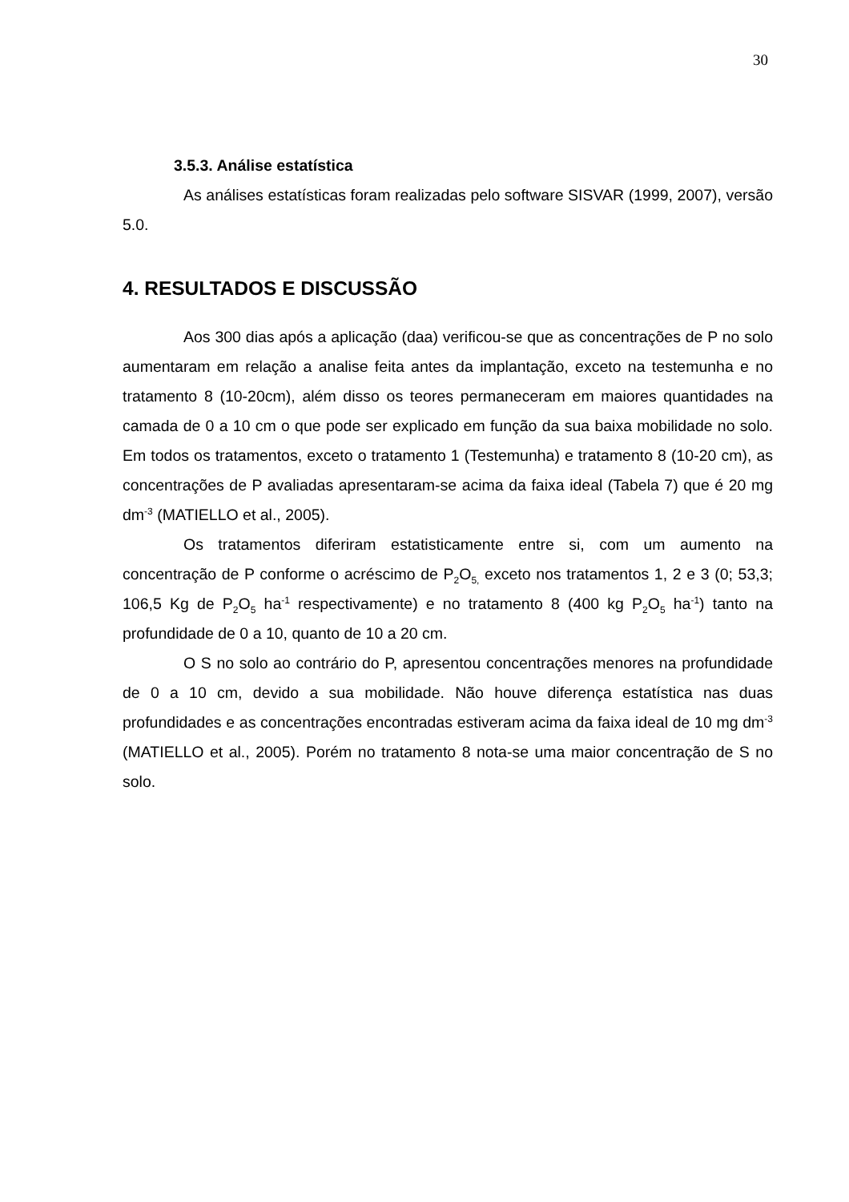30
3.5.3. Análise estatística
As análises estatísticas foram realizadas pelo software SISVAR (1999, 2007), versão 5.0.
4. RESULTADOS E DISCUSSÃO
Aos 300 dias após a aplicação (daa) verificou-se que as concentrações de P no solo aumentaram em relação a analise feita antes da implantação, exceto na testemunha e no tratamento 8 (10-20cm), além disso os teores permaneceram em maiores quantidades na camada de 0 a 10 cm o que pode ser explicado em função da sua baixa mobilidade no solo. Em todos os tratamentos, exceto o tratamento 1 (Testemunha) e tratamento 8 (10-20 cm), as concentrações de P avaliadas apresentaram-se acima da faixa ideal (Tabela 7) que é 20 mg dm<sup>-3</sup> (MATIELLO et al., 2005).
Os tratamentos diferiram estatisticamente entre si, com um aumento na concentração de P conforme o acréscimo de P<sub>2</sub>O<sub>5,</sub> exceto nos tratamentos 1, 2 e 3 (0; 53,3; 106,5 Kg de P<sub>2</sub>O<sub>5</sub> ha<sup>-1</sup> respectivamente) e no tratamento 8 (400 kg P<sub>2</sub>O<sub>5</sub> ha<sup>-1</sup>) tanto na profundidade de 0 a 10, quanto de 10 a 20 cm.
O S no solo ao contrário do P, apresentou concentrações menores na profundidade de 0 a 10 cm, devido a sua mobilidade. Não houve diferença estatística nas duas profundidades e as concentrações encontradas estiveram acima da faixa ideal de 10 mg dm<sup>-3</sup> (MATIELLO et al., 2005). Porém no tratamento 8 nota-se uma maior concentração de S no solo.